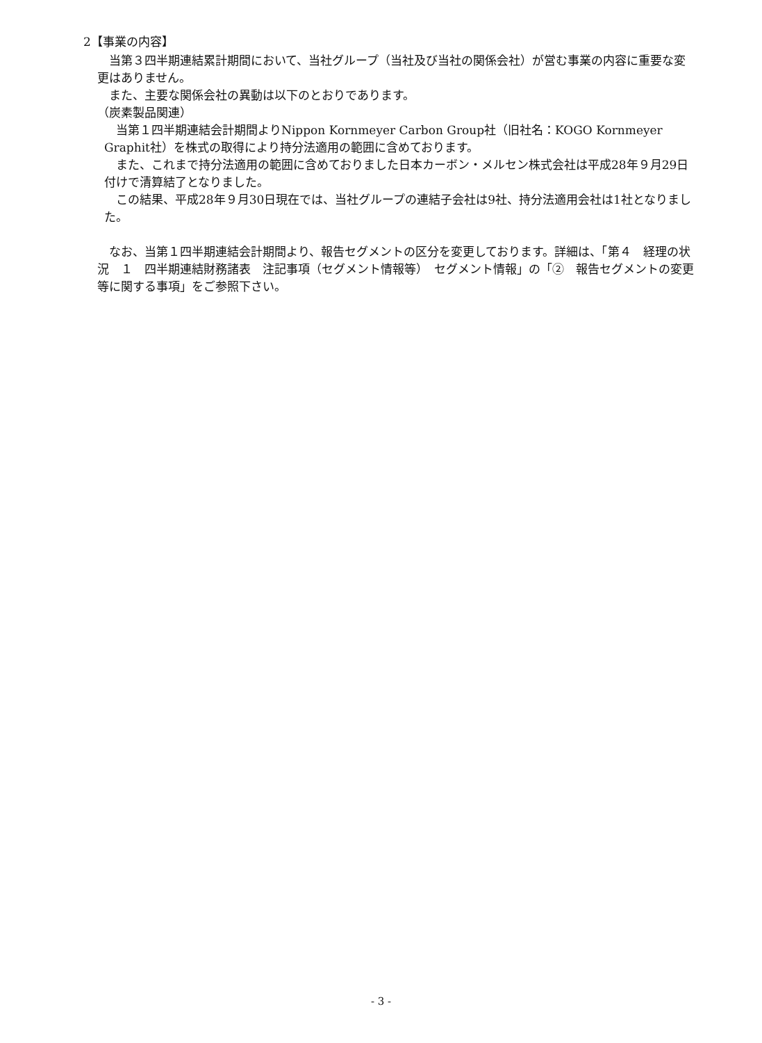2【事業の内容】
　当第３四半期連結累計期間において、当社グループ（当社及び当社の関係会社）が営む事業の内容に重要な変更はありません。
　また、主要な関係会社の異動は以下のとおりであります。
（炭素製品関連）
　当第１四半期連結会計期間よりNippon Kornmeyer Carbon Group社（旧社名：KOGO Kornmeyer Graphit社）を株式の取得により持分法適用の範囲に含めております。
　また、これまで持分法適用の範囲に含めておりました日本カーボン・メルセン株式会社は平成28年９月29日付けで清算結了となりました。
　この結果、平成28年９月30日現在では、当社グループの連結子会社は9社、持分法適用会社は1社となりました。
　なお、当第１四半期連結会計期間より、報告セグメントの区分を変更しております。詳細は、「第４　経理の状況　１　四半期連結財務諸表　注記事項（セグメント情報等）　セグメント情報」の「②　報告セグメントの変更等に関する事項」をご参照下さい。
- 3 -